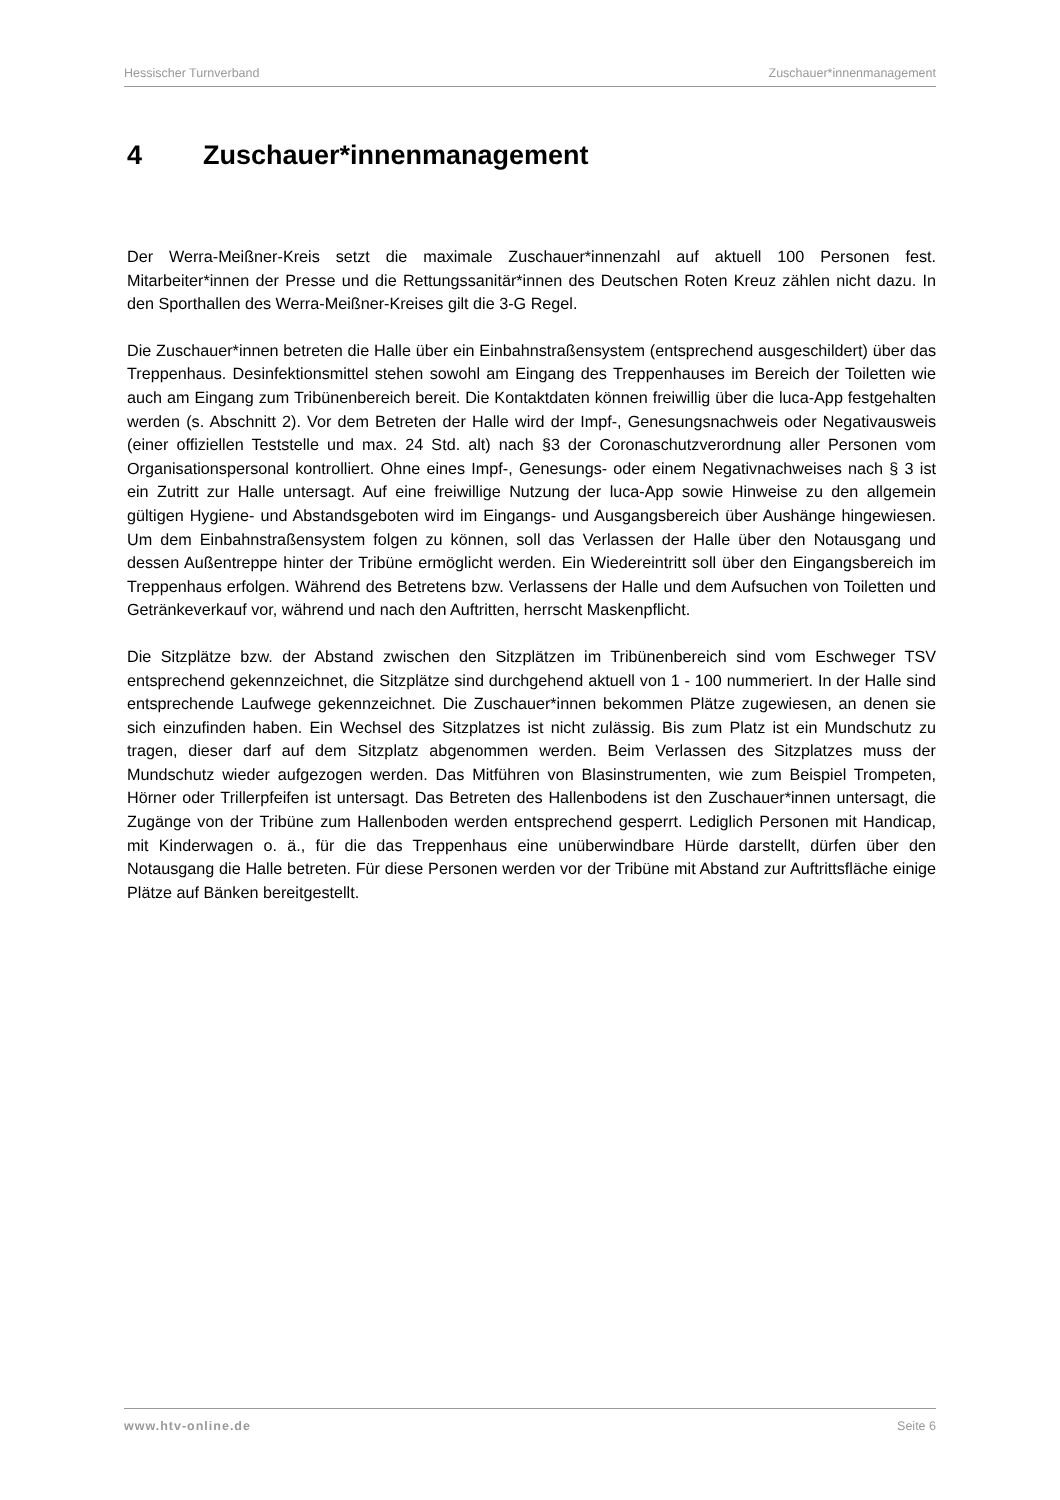Hessischer Turnverband Zuschauer*innenmanagement
4 Zuschauer*innenmanagement
Der Werra-Meißner-Kreis setzt die maximale Zuschauer*innenzahl auf aktuell 100 Personen fest. Mitarbeiter*innen der Presse und die Rettungssanitär*innen des Deutschen Roten Kreuz zählen nicht dazu. In den Sporthallen des Werra-Meißner-Kreises gilt die 3-G Regel.
Die Zuschauer*innen betreten die Halle über ein Einbahnstraßensystem (entsprechend ausgeschildert) über das Treppenhaus. Desinfektionsmittel stehen sowohl am Eingang des Treppenhauses im Bereich der Toiletten wie auch am Eingang zum Tribünenbereich bereit. Die Kontaktdaten können freiwillig über die luca-App festgehalten werden (s. Abschnitt 2). Vor dem Betreten der Halle wird der Impf-, Genesungsnachweis oder Negativausweis (einer offiziellen Teststelle und max. 24 Std. alt) nach §3 der Coronaschutzverordnung aller Personen vom Organisationspersonal kontrolliert. Ohne eines Impf-, Genesungs- oder einem Negativnachweises nach § 3 ist ein Zutritt zur Halle untersagt. Auf eine freiwillige Nutzung der luca-App sowie Hinweise zu den allgemein gültigen Hygiene- und Abstandsgeboten wird im Eingangs- und Ausgangsbereich über Aushänge hingewiesen. Um dem Einbahnstraßensystem folgen zu können, soll das Verlassen der Halle über den Notausgang und dessen Außentreppe hinter der Tribüne ermöglicht werden. Ein Wiedereintritt soll über den Eingangsbereich im Treppenhaus erfolgen. Während des Betretens bzw. Verlassens der Halle und dem Aufsuchen von Toiletten und Getränkeverkauf vor, während und nach den Auftritten, herrscht Maskenpflicht.
Die Sitzplätze bzw. der Abstand zwischen den Sitzplätzen im Tribünenbereich sind vom Eschweger TSV entsprechend gekennzeichnet, die Sitzplätze sind durchgehend aktuell von 1 - 100 nummeriert. In der Halle sind entsprechende Laufwege gekennzeichnet. Die Zuschauer*innen bekommen Plätze zugewiesen, an denen sie sich einzufinden haben. Ein Wechsel des Sitzplatzes ist nicht zulässig. Bis zum Platz ist ein Mundschutz zu tragen, dieser darf auf dem Sitzplatz abgenommen werden. Beim Verlassen des Sitzplatzes muss der Mundschutz wieder aufgezogen werden. Das Mitführen von Blasinstrumenten, wie zum Beispiel Trompeten, Hörner oder Trillerpfeifen ist untersagt. Das Betreten des Hallenbodens ist den Zuschauer*innen untersagt, die Zugänge von der Tribüne zum Hallenboden werden entsprechend gesperrt. Lediglich Personen mit Handicap, mit Kinderwagen o. ä., für die das Treppenhaus eine unüberwindbare Hürde darstellt, dürfen über den Notausgang die Halle betreten. Für diese Personen werden vor der Tribüne mit Abstand zur Auftrittsfläche einige Plätze auf Bänken bereitgestellt.
www.htv-online.de Seite 6